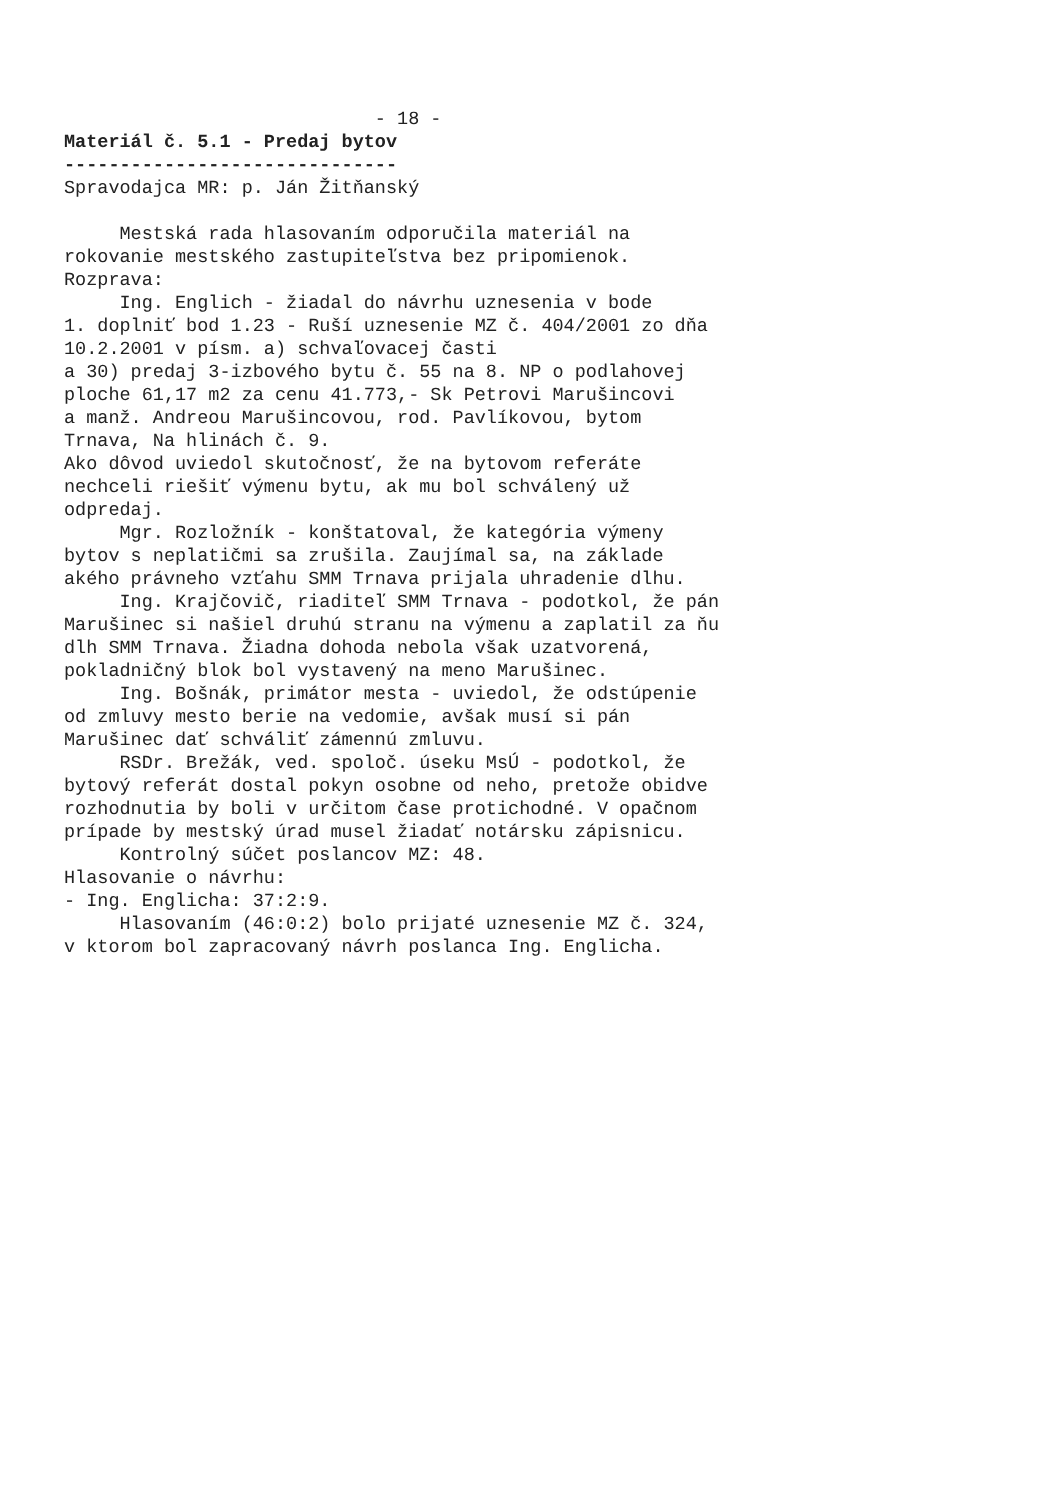- 18 - Materiál č. 5.1 - Predaj bytov ------------------------------ Spravodajca MR: p. Ján Žitňanský Mestská rada hlasovaním odporučila materiál na rokovanie mestského zastupiteľstva bez pripomienok. Rozprava: Ing. Englich - žiadal do návrhu uznesenia v bode 1. doplniť bod 1.23 - Ruší uznesenie MZ č. 404/2001 zo dňa 10.2.2001 v písm. a) schvaľovacej časti a 30) predaj 3-izbového bytu č. 55 na 8. NP o podlahovej ploche 61,17 m2 za cenu 41.773,- Sk Petrovi Marušincovi a manž. Andreou Marušincovou, rod. Pavlíkovou, bytom Trnava, Na hlinách č. 9. Ako dôvod uviedol skutočnosť, že na bytovom referáte nechceli riešiť výmenu bytu, ak mu bol schválený už odpredaj. Mgr. Rozložník - konštatoval, že kategória výmeny bytov s neplatičmi sa zrušila. Zaujímal sa, na základe akého právneho vzťahu SMM Trnava prijala uhradenie dlhu. Ing. Krajčovič, riaditeľ SMM Trnava - podotkol, že pán Marušinec si našiel druhú stranu na výmenu a zaplatil za ňu dlh SMM Trnava. Žiadna dohoda nebola však uzatvorená, pokladničný blok bol vystavený na meno Marušinec. Ing. Bošnák, primátor mesta - uviedol, že odstúpenie od zmluvy mesto berie na vedomie, avšak musí si pán Marušinec dať schváliť zámennú zmluvu. RSDr. Brežák, ved. spoloč. úseku MsÚ - podotkol, že bytový referát dostal pokyn osobne od neho, pretože obidve rozhodnutia by boli v určitom čase protichodné. V opačnom prípade by mestský úrad musel žiadať notársku zápisnicu. Kontrolný súčet poslancov MZ: 48. Hlasovanie o návrhu: - Ing. Englicha: 37:2:9. Hlasovaním (46:0:2) bolo prijaté uznesenie MZ č. 324, v ktorom bol zapracovaný návrh poslanca Ing. Englicha.